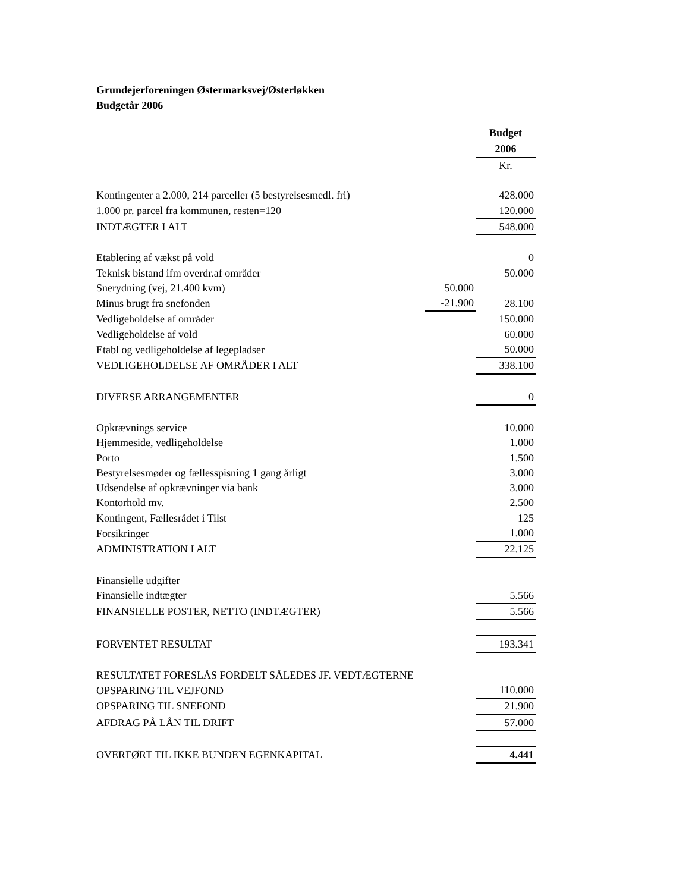Grundejerforeningen Østermarksvej/Østerløkken
Budgetår 2006
| | | Budget |
| | | 2006 |
| | | Kr. |
| Kontingenter a 2.000, 214 parceller (5 bestyrelsesmedl. fri) | | 428.000 |
| 1.000 pr. parcel fra kommunen, resten=120 | | 120.000 |
| INDTÆGTER I ALT | | 548.000 |
| Etablering af vækst på vold | | 0 |
| Teknisk bistand ifm overdr.af områder | | 50.000 |
| Snerydning (vej, 21.400 kvm) | 50.000 | |
| Minus brugt fra snefonden | -21.900 | 28.100 |
| Vedligeholdelse af områder | | 150.000 |
| Vedligeholdelse af vold | | 60.000 |
| Etabl og vedligeholdelse af legepladser | | 50.000 |
| VEDLIGEHOLDELSE AF OMRÅDER I ALT | | 338.100 |
| DIVERSE ARRANGEMENTER | | 0 |
| Opkrævnings service | | 10.000 |
| Hjemmeside, vedligeholdelse | | 1.000 |
| Porto | | 1.500 |
| Bestyrelsesmøder og fællesspisning 1 gang årligt | | 3.000 |
| Udsendelse af opkrævninger via bank | | 3.000 |
| Kontorhold mv. | | 2.500 |
| Kontingent, Fællesrådet i Tilst | | 125 |
| Forsikringer | | 1.000 |
| ADMINISTRATION I ALT | | 22.125 |
| Finansielle udgifter | | |
| Finansielle indtægter | | 5.566 |
| FINANSIELLE POSTER, NETTO (INDTÆGTER) | | 5.566 |
| FORVENTET RESULTAT | | 193.341 |
| RESULTATET FORESLÅS FORDELT SÅLEDES JF. VEDTÆGTERNE | | |
| OPSPARING TIL VEJFOND | | 110.000 |
| OPSPARING TIL SNEFOND | | 21.900 |
| AFDRAG PÅ LÅN TIL DRIFT | | 57.000 |
| OVERFØRT TIL IKKE BUNDEN EGENKAPITAL | | 4.441 |